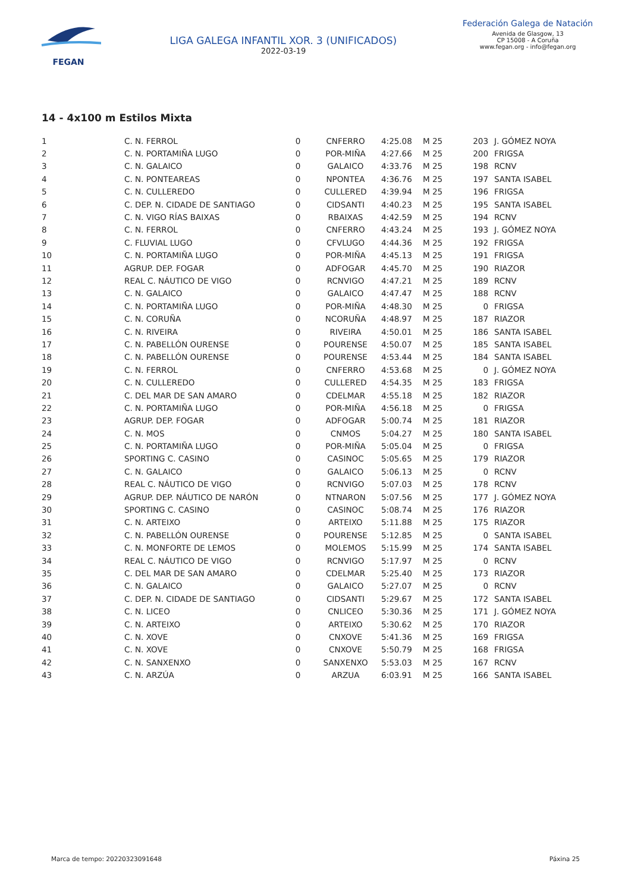FEGAN
LIGA GALEGA INFANTIL XOR. 3 (UNIFICADOS)
2022-03-19
Federación Galega de Natación
Avenida de Glasgow, 13
CP 15008 - A Coruña
www.fegan.org - info@fegan.org
14 - 4x100 m Estilos Mixta
| 1 | C. N. FERROL | 0 | CNFERRO | 4:25.08 | M 25 | 203 | J. GÓMEZ NOYA |
| 2 | C. N. PORTAMIÑA LUGO | 0 | POR-MIÑA | 4:27.66 | M 25 | 200 | FRIGSA |
| 3 | C. N. GALAICO | 0 | GALAICO | 4:33.76 | M 25 | 198 | RCNV |
| 4 | C. N. PONTEAREAS | 0 | NPONTEA | 4:36.76 | M 25 | 197 | SANTA ISABEL |
| 5 | C. N. CULLEREDO | 0 | CULLERED | 4:39.94 | M 25 | 196 | FRIGSA |
| 6 | C. DEP. N. CIDADE DE SANTIAGO | 0 | CIDSANTI | 4:40.23 | M 25 | 195 | SANTA ISABEL |
| 7 | C. N. VIGO RÍAS BAIXAS | 0 | RBAIXAS | 4:42.59 | M 25 | 194 | RCNV |
| 8 | C. N. FERROL | 0 | CNFERRO | 4:43.24 | M 25 | 193 | J. GÓMEZ NOYA |
| 9 | C. FLUVIAL LUGO | 0 | CFVLUGO | 4:44.36 | M 25 | 192 | FRIGSA |
| 10 | C. N. PORTAMIÑA LUGO | 0 | POR-MIÑA | 4:45.13 | M 25 | 191 | FRIGSA |
| 11 | AGRUP. DEP. FOGAR | 0 | ADFOGAR | 4:45.70 | M 25 | 190 | RIAZOR |
| 12 | REAL C. NÁUTICO DE VIGO | 0 | RCNVIGO | 4:47.21 | M 25 | 189 | RCNV |
| 13 | C. N. GALAICO | 0 | GALAICO | 4:47.47 | M 25 | 188 | RCNV |
| 14 | C. N. PORTAMIÑA LUGO | 0 | POR-MIÑA | 4:48.30 | M 25 | 0 | FRIGSA |
| 15 | C. N. CORUÑA | 0 | NCORUÑA | 4:48.97 | M 25 | 187 | RIAZOR |
| 16 | C. N. RIVEIRA | 0 | RIVEIRA | 4:50.01 | M 25 | 186 | SANTA ISABEL |
| 17 | C. N. PABELLÓN OURENSE | 0 | POURENSE | 4:50.07 | M 25 | 185 | SANTA ISABEL |
| 18 | C. N. PABELLÓN OURENSE | 0 | POURENSE | 4:53.44 | M 25 | 184 | SANTA ISABEL |
| 19 | C. N. FERROL | 0 | CNFERRO | 4:53.68 | M 25 | 0 | J. GÓMEZ NOYA |
| 20 | C. N. CULLEREDO | 0 | CULLERED | 4:54.35 | M 25 | 183 | FRIGSA |
| 21 | C. DEL MAR DE SAN AMARO | 0 | CDELMAR | 4:55.18 | M 25 | 182 | RIAZOR |
| 22 | C. N. PORTAMIÑA LUGO | 0 | POR-MIÑA | 4:56.18 | M 25 | 0 | FRIGSA |
| 23 | AGRUP. DEP. FOGAR | 0 | ADFOGAR | 5:00.74 | M 25 | 181 | RIAZOR |
| 24 | C. N. MOS | 0 | CNMOS | 5:04.27 | M 25 | 180 | SANTA ISABEL |
| 25 | C. N. PORTAMIÑA LUGO | 0 | POR-MIÑA | 5:05.04 | M 25 | 0 | FRIGSA |
| 26 | SPORTING C. CASINO | 0 | CASINOC | 5:05.65 | M 25 | 179 | RIAZOR |
| 27 | C. N. GALAICO | 0 | GALAICO | 5:06.13 | M 25 | 0 | RCNV |
| 28 | REAL C. NÁUTICO DE VIGO | 0 | RCNVIGO | 5:07.03 | M 25 | 178 | RCNV |
| 29 | AGRUP. DEP. NÁUTICO DE NARÓN | 0 | NTNARON | 5:07.56 | M 25 | 177 | J. GÓMEZ NOYA |
| 30 | SPORTING C. CASINO | 0 | CASINOC | 5:08.74 | M 25 | 176 | RIAZOR |
| 31 | C. N. ARTEIXO | 0 | ARTEIXO | 5:11.88 | M 25 | 175 | RIAZOR |
| 32 | C. N. PABELLÓN OURENSE | 0 | POURENSE | 5:12.85 | M 25 | 0 | SANTA ISABEL |
| 33 | C. N. MONFORTE DE LEMOS | 0 | MOLEMOS | 5:15.99 | M 25 | 174 | SANTA ISABEL |
| 34 | REAL C. NÁUTICO DE VIGO | 0 | RCNVIGO | 5:17.97 | M 25 | 0 | RCNV |
| 35 | C. DEL MAR DE SAN AMARO | 0 | CDELMAR | 5:25.40 | M 25 | 173 | RIAZOR |
| 36 | C. N. GALAICO | 0 | GALAICO | 5:27.07 | M 25 | 0 | RCNV |
| 37 | C. DEP. N. CIDADE DE SANTIAGO | 0 | CIDSANTI | 5:29.67 | M 25 | 172 | SANTA ISABEL |
| 38 | C. N. LICEO | 0 | CNLICEO | 5:30.36 | M 25 | 171 | J. GÓMEZ NOYA |
| 39 | C. N. ARTEIXO | 0 | ARTEIXO | 5:30.62 | M 25 | 170 | RIAZOR |
| 40 | C. N. XOVE | 0 | CNXOVE | 5:41.36 | M 25 | 169 | FRIGSA |
| 41 | C. N. XOVE | 0 | CNXOVE | 5:50.79 | M 25 | 168 | FRIGSA |
| 42 | C. N. SANXENXO | 0 | SANXENXO | 5:53.03 | M 25 | 167 | RCNV |
| 43 | C. N. ARZÚA | 0 | ARZUA | 6:03.91 | M 25 | 166 | SANTA ISABEL |
Marca de tempo: 20220323091648 Páxina 25